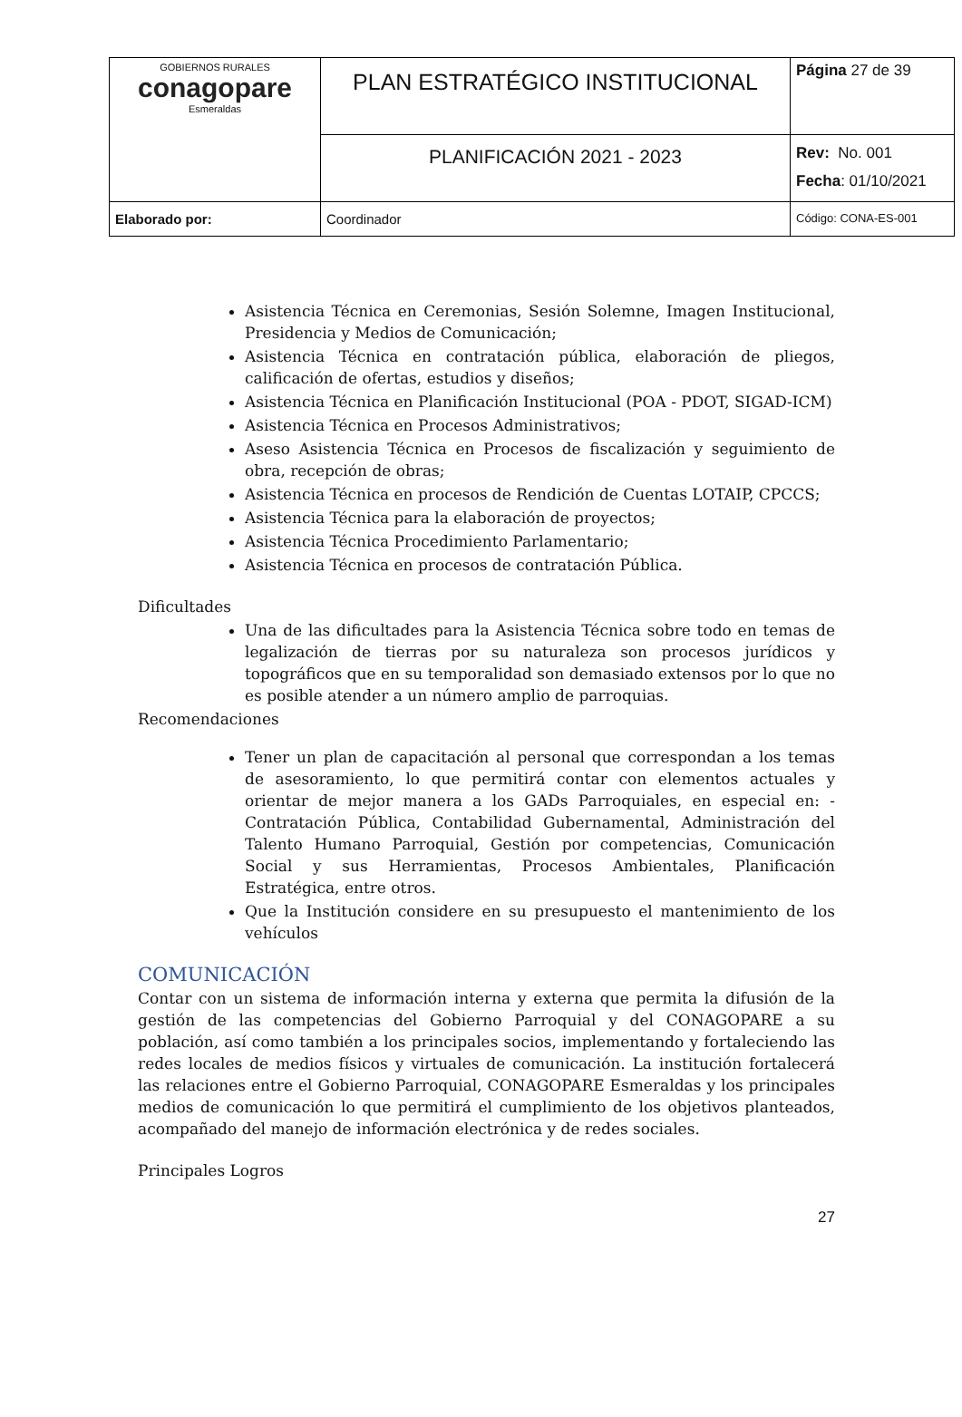| GOBIERNOS RURALES conagopare Esmeraldas | PLAN ESTRATÉGICO INSTITUCIONAL | Página 27 de 39 |
| | PLANIFICACIÓN 2021 - 2023 | Rev: No. 001 Fecha : 01/10/2021 |
| Elaborado por: | Coordinador | Código: CONA-ES-001 |
Asistencia Técnica en Ceremonias, Sesión Solemne, Imagen Institucional, Presidencia y Medios de Comunicación;
Asistencia Técnica en contratación pública, elaboración de pliegos, calificación de ofertas, estudios y diseños;
Asistencia Técnica en Planificación Institucional (POA - PDOT, SIGAD-ICM)
Asistencia Técnica en Procesos Administrativos;
Aseso Asistencia Técnica en Procesos de fiscalización y seguimiento de obra, recepción de obras;
Asistencia Técnica en procesos de Rendición de Cuentas LOTAIP, CPCCS;
Asistencia Técnica para la elaboración de proyectos;
Asistencia Técnica Procedimiento Parlamentario;
Asistencia Técnica en procesos de contratación Pública.
Dificultades
Una de las dificultades para la Asistencia Técnica sobre todo en temas de legalización de tierras por su naturaleza son procesos jurídicos y topográficos que en su temporalidad son demasiado extensos por lo que no es posible atender a un número amplio de parroquias.
Recomendaciones
Tener un plan de capacitación al personal que correspondan a los temas de asesoramiento, lo que permitirá contar con elementos actuales y orientar de mejor manera a los GADs Parroquiales, en especial en: - Contratación Pública, Contabilidad Gubernamental, Administración del Talento Humano Parroquial, Gestión por competencias, Comunicación Social y sus Herramientas, Procesos Ambientales, Planificación Estratégica, entre otros.
Que la Institución considere en su presupuesto el mantenimiento de los vehículos
COMUNICACIÓN
Contar con un sistema de información interna y externa que permita la difusión de la gestión de las competencias del Gobierno Parroquial y del CONAGOPARE a su población, así como también a los principales socios, implementando y fortaleciendo las redes locales de medios físicos y virtuales de comunicación. La institución fortalecerá las relaciones entre el Gobierno Parroquial, CONAGOPARE Esmeraldas y los principales medios de comunicación lo que permitirá el cumplimiento de los objetivos planteados, acompañado del manejo de información electrónica y de redes sociales.
Principales Logros
27